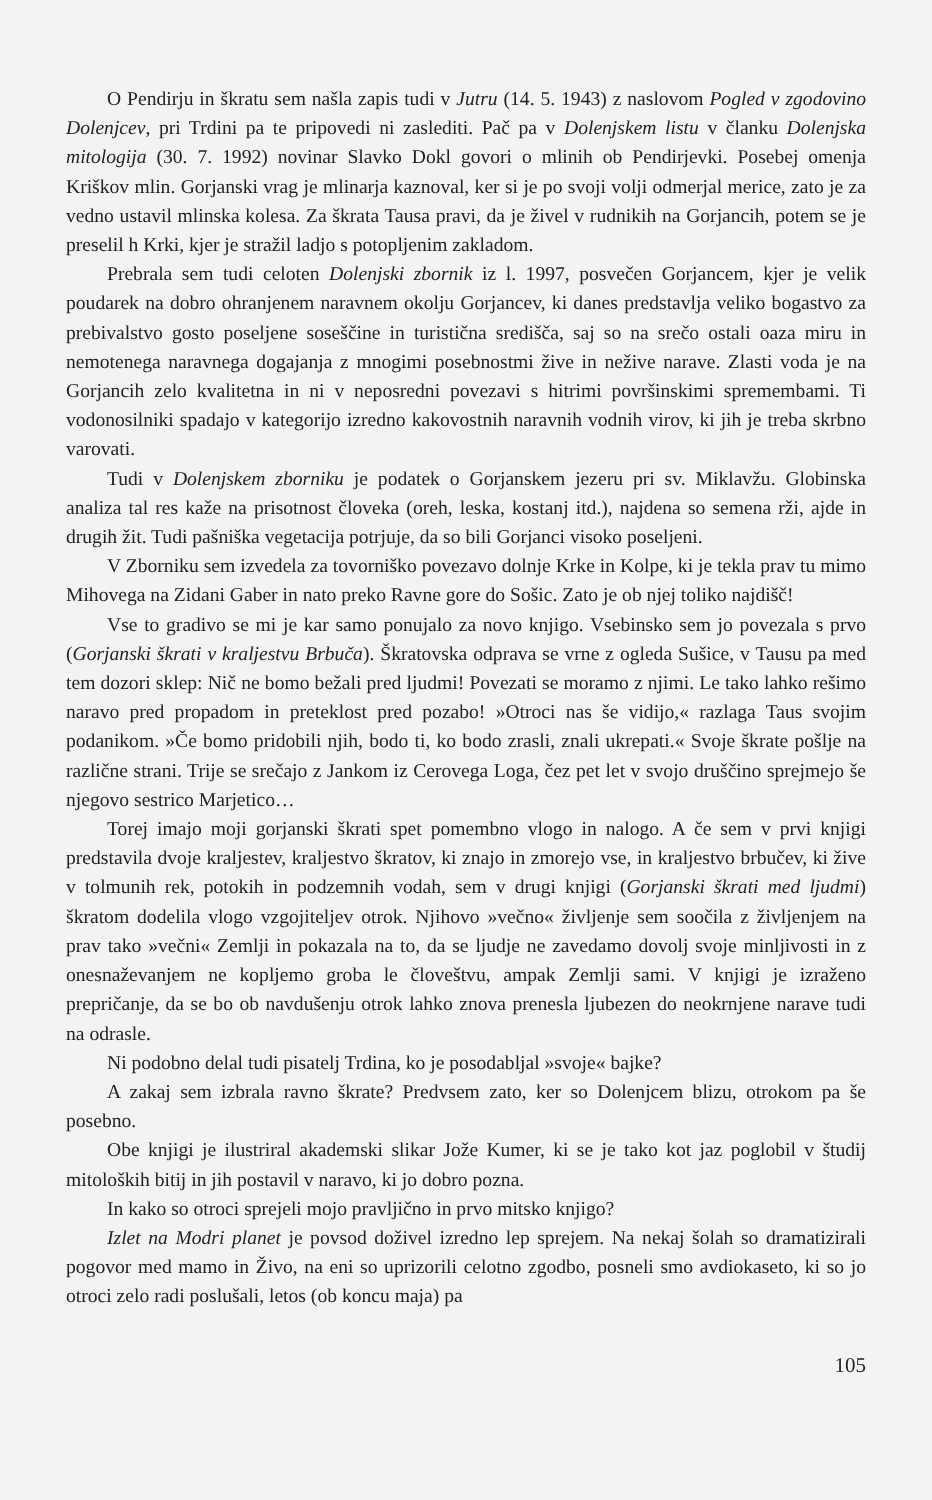O Pendirju in škratu sem našla zapis tudi v Jutru (14. 5. 1943) z naslovom Pogled v zgodovino Dolenjcev, pri Trdini pa te pripovedi ni zaslediti. Pač pa v Dolenjskem listu v članku Dolenjska mitologija (30. 7. 1992) novinar Slavko Dokl govori o mlinih ob Pendirjevki. Posebej omenja Kriškov mlin. Gorjanski vrag je mlinarja kaznoval, ker si je po svoji volji odmerjal merice, zato je za vedno ustavil mlinska kolesa. Za škrata Tausa pravi, da je živel v rudnikih na Gorjancih, potem se je preselil h Krki, kjer je stražil ladjo s potopljenim zakladom.
Prebrala sem tudi celoten Dolenjski zbornik iz l. 1997, posvečen Gorjancem, kjer je velik poudarek na dobro ohranjenem naravnem okolju Gorjancev, ki danes predstavlja veliko bogastvo za prebivalstvo gosto poseljene soseščine in turistična središča, saj so na srečo ostali oaza miru in nemotenega naravnega dogajanja z mnogimi posebnostmi žive in nežive narave. Zlasti voda je na Gorjancih zelo kvalitetna in ni v neposredni povezavi s hitrimi površinskimi spremembami. Ti vodonosilniki spadajo v kategorijo izredno kakovostnih naravnih vodnih virov, ki jih je treba skrbno varovati.
Tudi v Dolenjskem zborniku je podatek o Gorjanskem jezeru pri sv. Miklavžu. Globinska analiza tal res kaže na prisotnost človeka (oreh, leska, kostanj itd.), najdena so semena rži, ajde in drugih žit. Tudi pašniška vegetacija potrjuje, da so bili Gorjanci visoko poseljeni.
V Zborniku sem izvedela za tovorniško povezavo dolnje Krke in Kolpe, ki je tekla prav tu mimo Mihovega na Zidani Gaber in nato preko Ravne gore do Sošic. Zato je ob njej toliko najdišč!
Vse to gradivo se mi je kar samo ponujalo za novo knjigo. Vsebinsko sem jo povezala s prvo (Gorjanski škrati v kraljestvu Brbuča). Škratovska odprava se vrne z ogleda Sušice, v Tausu pa med tem dozori sklep: Nič ne bomo bežali pred ljudmi! Povezati se moramo z njimi. Le tako lahko rešimo naravo pred propadom in preteklost pred pozabo! »Otroci nas še vidijo,« razlaga Taus svojim podanikom. »Če bomo pridobili njih, bodo ti, ko bodo zrasli, znali ukrepati.« Svoje škrate pošlje na različne strani. Trije se srečajo z Jankom iz Cerovega Loga, čez pet let v svojo druščino sprejmejo še njegovo sestrico Marjetico…
Torej imajo moji gorjanski škrati spet pomembno vlogo in nalogo. A če sem v prvi knjigi predstavila dvoje kraljestev, kraljestvo škratov, ki znajo in zmorejo vse, in kraljestvo brbučev, ki žive v tolmunih rek, potokih in podzemnih vodah, sem v drugi knjigi (Gorjanski škrati med ljudmi) škratom dodelila vlogo vzgojiteljev otrok. Njihovo »večno« življenje sem soočila z življenjem na prav tako »večni« Zemlji in pokazala na to, da se ljudje ne zavedamo dovolj svoje minljivosti in z onesnaževanjem ne kopljemo groba le človeštvu, ampak Zemlji sami. V knjigi je izraženo prepričanje, da se bo ob navdušenju otrok lahko znova prenesla ljubezen do neokrnjene narave tudi na odrasle.
Ni podobno delal tudi pisatelj Trdina, ko je posodabljal »svoje« bajke?
A zakaj sem izbrala ravno škrate? Predvsem zato, ker so Dolenjcem blizu, otrokom pa še posebno.
Obe knjigi je ilustriral akademski slikar Jože Kumer, ki se je tako kot jaz poglobil v študij mitoloških bitij in jih postavil v naravo, ki jo dobro pozna.
In kako so otroci sprejeli mojo pravljično in prvo mitsko knjigo?
Izlet na Modri planet je povsod doživel izredno lep sprejem. Na nekaj šolah so dramatizirali pogovor med mamo in Živo, na eni so uprizorili celotno zgodbo, posneli smo avdiokaseto, ki so jo otroci zelo radi poslušali, letos (ob koncu maja) pa
105